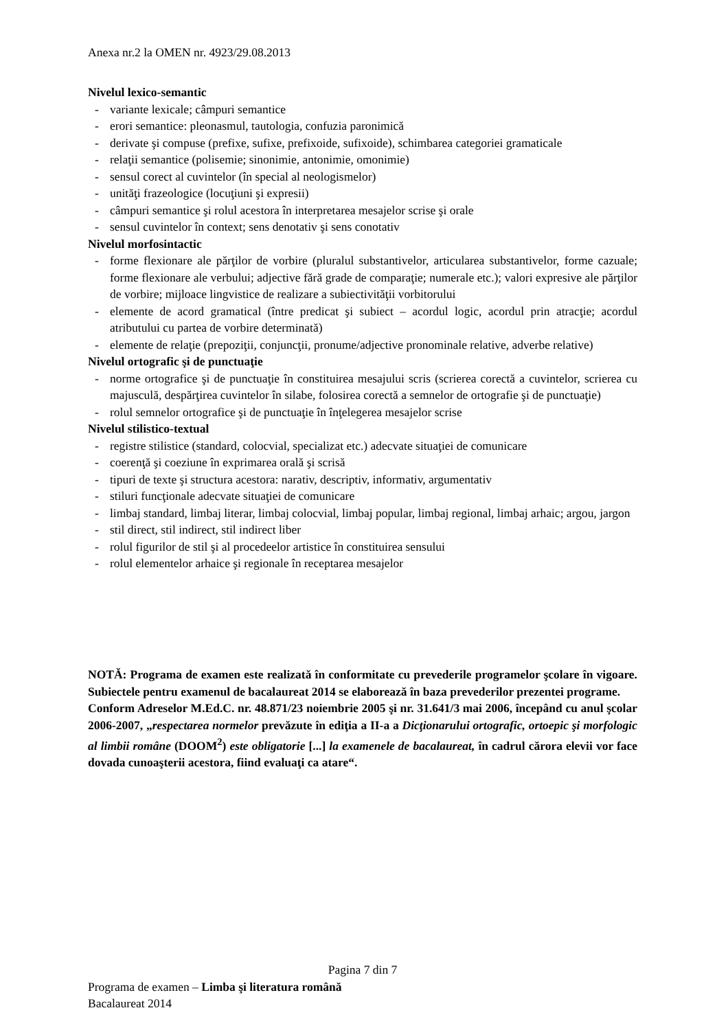Anexa nr.2 la OMEN nr. 4923/29.08.2013
Nivelul lexico-semantic
- variante lexicale; câmpuri semantice
- erori semantice: pleonasmul, tautologia, confuzia paronimică
- derivate şi compuse (prefixe, sufixe, prefixoide, sufixoide), schimbarea categoriei gramaticale
- relaţii semantice (polisemie; sinonimie, antonimie, omonimie)
- sensul corect al cuvintelor (în special al neologismelor)
- unităţi frazeologice (locuţiuni şi expresii)
- câmpuri semantice şi rolul acestora în interpretarea mesajelor scrise şi orale
- sensul cuvintelor în context; sens denotativ şi sens conotativ
Nivelul morfosintactic
- forme flexionare ale părţilor de vorbire (pluralul substantivelor, articularea substantivelor, forme cazuale; forme flexionare ale verbului; adjective fără grade de comparaţie; numerale etc.); valori expresive ale părţilor de vorbire; mijloace lingvistice de realizare a subiectivităţii vorbitorului
- elemente de acord gramatical (între predicat şi subiect – acordul logic, acordul prin atracţie; acordul atributului cu partea de vorbire determinată)
- elemente de relaţie (prepoziţii, conjuncţii, pronume/adjective pronominale relative, adverbe relative)
Nivelul ortografic şi de punctuaţie
- norme ortografice şi de punctuaţie în constituirea mesajului scris (scrierea corectă a cuvintelor, scrierea cu majusculă, despărţirea cuvintelor în silabe, folosirea corectă a semnelor de ortografie şi de punctuaţie)
- rolul semnelor ortografice şi de punctuaţie în înţelegerea mesajelor scrise
Nivelul stilistico-textual
- registre stilistice (standard, colocvial, specializat etc.) adecvate situaţiei de comunicare
- coerenţă şi coeziune în exprimarea orală şi scrisă
- tipuri de texte şi structura acestora: narativ, descriptiv, informativ, argumentativ
- stiluri funcţionale adecvate situaţiei de comunicare
- limbaj standard, limbaj literar, limbaj colocvial, limbaj popular, limbaj regional, limbaj arhaic; argou, jargon
- stil direct, stil indirect, stil indirect liber
- rolul figurilor de stil şi al procedeelor artistice în constituirea sensului
- rolul elementelor arhaice şi regionale în receptarea mesajelor
NOTĂ: Programa de examen este realizată în conformitate cu prevederile programelor şcolare în vigoare. Subiectele pentru examenul de bacalaureat 2014 se elaborează în baza prevederilor prezentei programe.
Conform Adreselor M.Ed.C. nr. 48.871/23 noiembrie 2005 şi nr. 31.641/3 mai 2006, începând cu anul şcolar 2006-2007, „respectarea normelor prevăzute în ediţia a II-a a Dicţionarului ortografic, ortoepic şi morfologic al limbii române (DOOM<sup>2</sup>) este obligatorie [...] la examenele de bacalaureat, în cadrul cărora elevii vor face dovada cunoaşterii acestora, fiind evaluaţi ca atare“.
Pagina 7 din 7
Programa de examen – Limba şi literatura română
Bacalaureat 2014